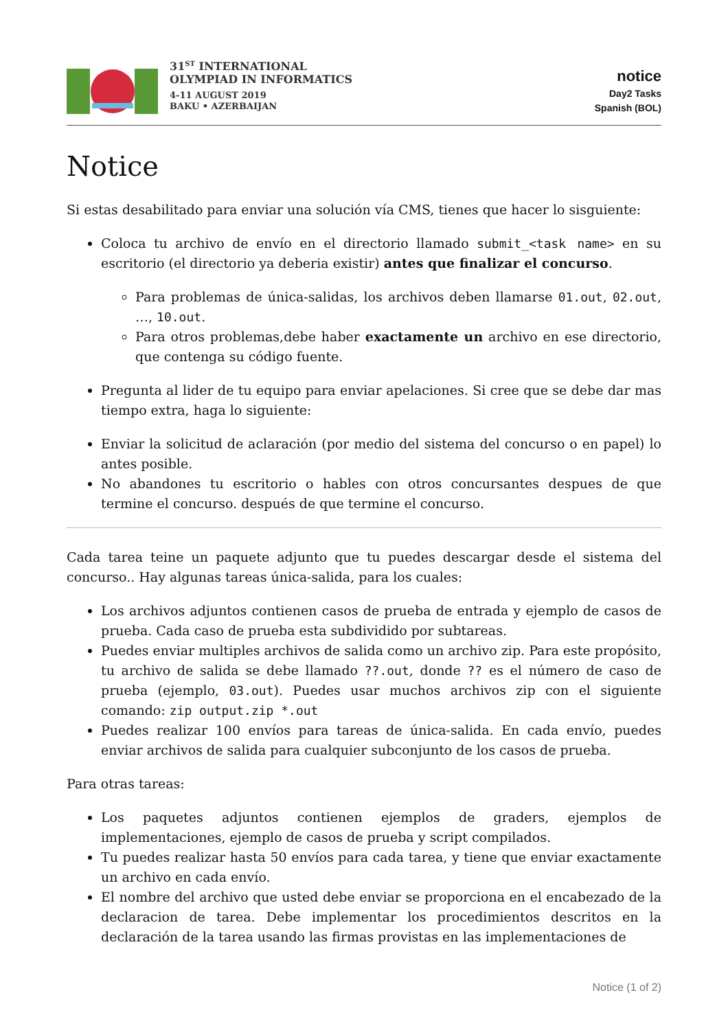31<sup>ST</sup> INTERNATIONAL
OLYMPIAD IN INFORMATICS
4-11 AUGUST 2019
BAKU • AZERBAIJAN
notice
Day2 Tasks
Spanish (BOL)
Notice
Si estas desabilitado para enviar una solución vía CMS, tienes que hacer lo sisguiente:
Coloca tu archivo de envío en el directorio llamado submit_<task name> en su escritorio (el directorio ya deberia existir) antes que finalizar el concurso.
Para problemas de única-salidas, los archivos deben llamarse 01.out, 02.out, …, 10.out.
Para otros problemas,debe haber exactamente un archivo en ese directorio, que contenga su código fuente.
Pregunta al lider de tu equipo para enviar apelaciones. Si cree que se debe dar mas tiempo extra, haga lo siguiente:
Enviar la solicitud de aclaración (por medio del sistema del concurso o en papel) lo antes posible.
No abandones tu escritorio o hables con otros concursantes despues de que termine el concurso. después de que termine el concurso.
Cada tarea teine un paquete adjunto que tu puedes descargar desde el sistema del concurso.. Hay algunas tareas única-salida, para los cuales:
Los archivos adjuntos contienen casos de prueba de entrada y ejemplo de casos de prueba. Cada caso de prueba esta subdividido por subtareas.
Puedes enviar multiples archivos de salida como un archivo zip. Para este propósito, tu archivo de salida se debe llamado ??.out, donde ?? es el número de caso de prueba (ejemplo, 03.out). Puedes usar muchos archivos zip con el siguiente comando: zip output.zip *.out
Puedes realizar 100 envíos para tareas de única-salida. En cada envío, puedes enviar archivos de salida para cualquier subconjunto de los casos de prueba.
Para otras tareas:
Los paquetes adjuntos contienen ejemplos de graders, ejemplos de implementaciones, ejemplo de casos de prueba y script compilados.
Tu puedes realizar hasta 50 envíos para cada tarea, y tiene que enviar exactamente un archivo en cada envío.
El nombre del archivo que usted debe enviar se proporciona en el encabezado de la declaracion de tarea. Debe implementar los procedimientos descritos en la declaración de la tarea usando las firmas provistas en las implementaciones de
Notice (1 of 2)